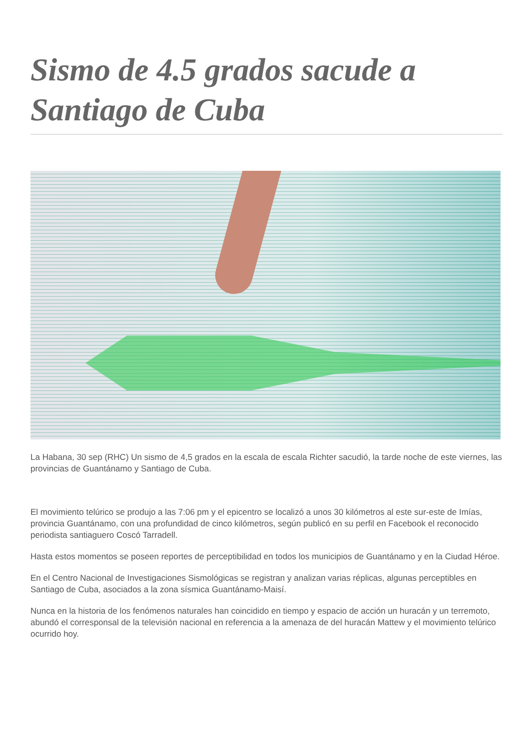Sismo de 4.5 grados sacude a Santiago de Cuba
La Habana, 30 sep (RHC) Un sismo de 4,5 grados en la escala de escala Richter sacudió, la tarde noche de este viernes, las provincias de Guantánamo y Santiago de Cuba.
El movimiento telúrico se produjo a las 7:06 pm y el epicentro se localizó a unos 30 kilómetros al este sur-este de Imías, provincia Guantánamo, con una profundidad de cinco kilómetros, según publicó en su perfil en Facebook el reconocido periodista santiaguero Coscó Tarradell.
Hasta estos momentos se poseen reportes de perceptibilidad en todos los municipios de Guantánamo y en la Ciudad Héroe.
En el Centro Nacional de Investigaciones Sismológicas se registran y analizan varias réplicas, algunas perceptibles en Santiago de Cuba, asociados a la zona sísmica Guantánamo-Maisí.
Nunca en la historia de los fenómenos naturales han coincidido en tiempo y espacio de acción un huracán y un terremoto, abundó el corresponsal de la televisión nacional en referencia a la amenaza de del huracán Mattew y el movimiento telúrico ocurrido hoy.